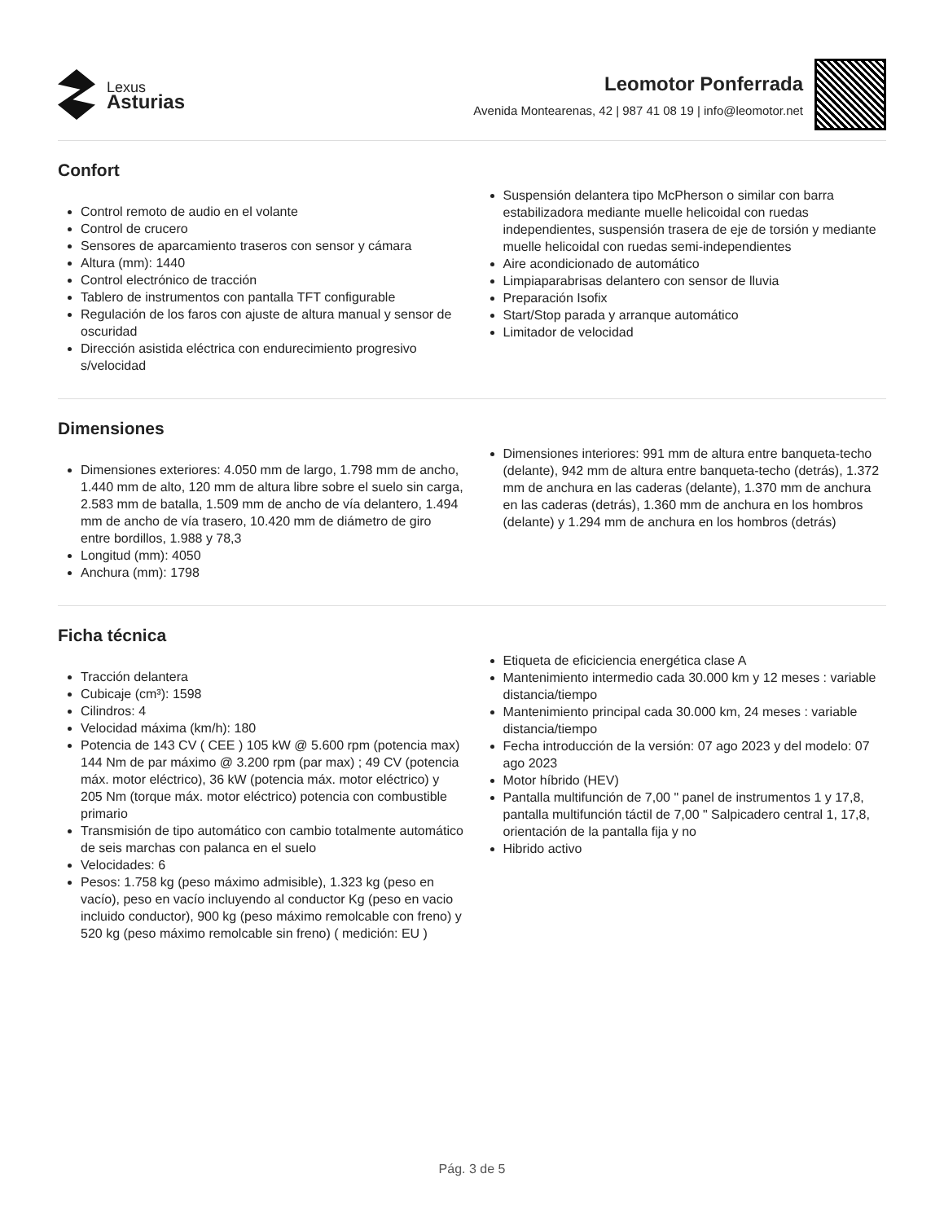Lexus
Asturias
Leomotor Ponferrada
Avenida Montearenas, 42 | 987 41 08 19 | info@leomotor.net
Confort
Control remoto de audio en el volante
Control de crucero
Sensores de aparcamiento traseros con sensor y cámara
Altura (mm): 1440
Control electrónico de tracción
Tablero de instrumentos con pantalla TFT configurable
Regulación de los faros con ajuste de altura manual y sensor de oscuridad
Dirección asistida eléctrica con endurecimiento progresivo s/velocidad
Suspensión delantera tipo McPherson o similar con barra estabilizadora mediante muelle helicoidal con ruedas independientes, suspensión trasera de eje de torsión y mediante muelle helicoidal con ruedas semi-independientes
Aire acondicionado de automático
Limpiaparabrisas delantero con sensor de lluvia
Preparación Isofix
Start/Stop parada y arranque automático
Limitador de velocidad
Dimensiones
Dimensiones exteriores: 4.050 mm de largo, 1.798 mm de ancho, 1.440 mm de alto, 120 mm de altura libre sobre el suelo sin carga, 2.583 mm de batalla, 1.509 mm de ancho de vía delantero, 1.494 mm de ancho de vía trasero, 10.420 mm de diámetro de giro entre bordillos, 1.988 y 78,3
Longitud (mm): 4050
Anchura (mm): 1798
Dimensiones interiores: 991 mm de altura entre banqueta-techo (delante), 942 mm de altura entre banqueta-techo (detrás), 1.372 mm de anchura en las caderas (delante), 1.370 mm de anchura en las caderas (detrás), 1.360 mm de anchura en los hombros (delante) y 1.294 mm de anchura en los hombros (detrás)
Ficha técnica
Tracción delantera
Cubicaje (cm³): 1598
Cilindros: 4
Velocidad máxima (km/h): 180
Potencia de 143 CV ( CEE ) 105 kW @ 5.600 rpm (potencia max) 144 Nm de par máximo @ 3.200 rpm (par max) ; 49 CV (potencia máx. motor eléctrico), 36 kW (potencia máx. motor eléctrico) y 205 Nm (torque máx. motor eléctrico) potencia con combustible primario
Transmisión de tipo automático con cambio totalmente automático de seis marchas con palanca en el suelo
Velocidades: 6
Pesos: 1.758 kg (peso máximo admisible), 1.323 kg (peso en vacío), peso en vacío incluyendo al conductor Kg (peso en vacio incluido conductor), 900 kg (peso máximo remolcable con freno) y 520 kg (peso máximo remolcable sin freno) ( medición: EU )
Etiqueta de eficiciencia energética clase A
Mantenimiento intermedio cada 30.000 km y 12 meses : variable distancia/tiempo
Mantenimiento principal cada 30.000 km, 24 meses : variable distancia/tiempo
Fecha introducción de la versión: 07 ago 2023 y del modelo: 07 ago 2023
Motor híbrido (HEV)
Pantalla multifunción de 7,00 " panel de instrumentos 1 y 17,8, pantalla multifunción táctil de 7,00 " Salpicadero central 1, 17,8, orientación de la pantalla fija y no
Hibrido activo
Pág. 3 de 5